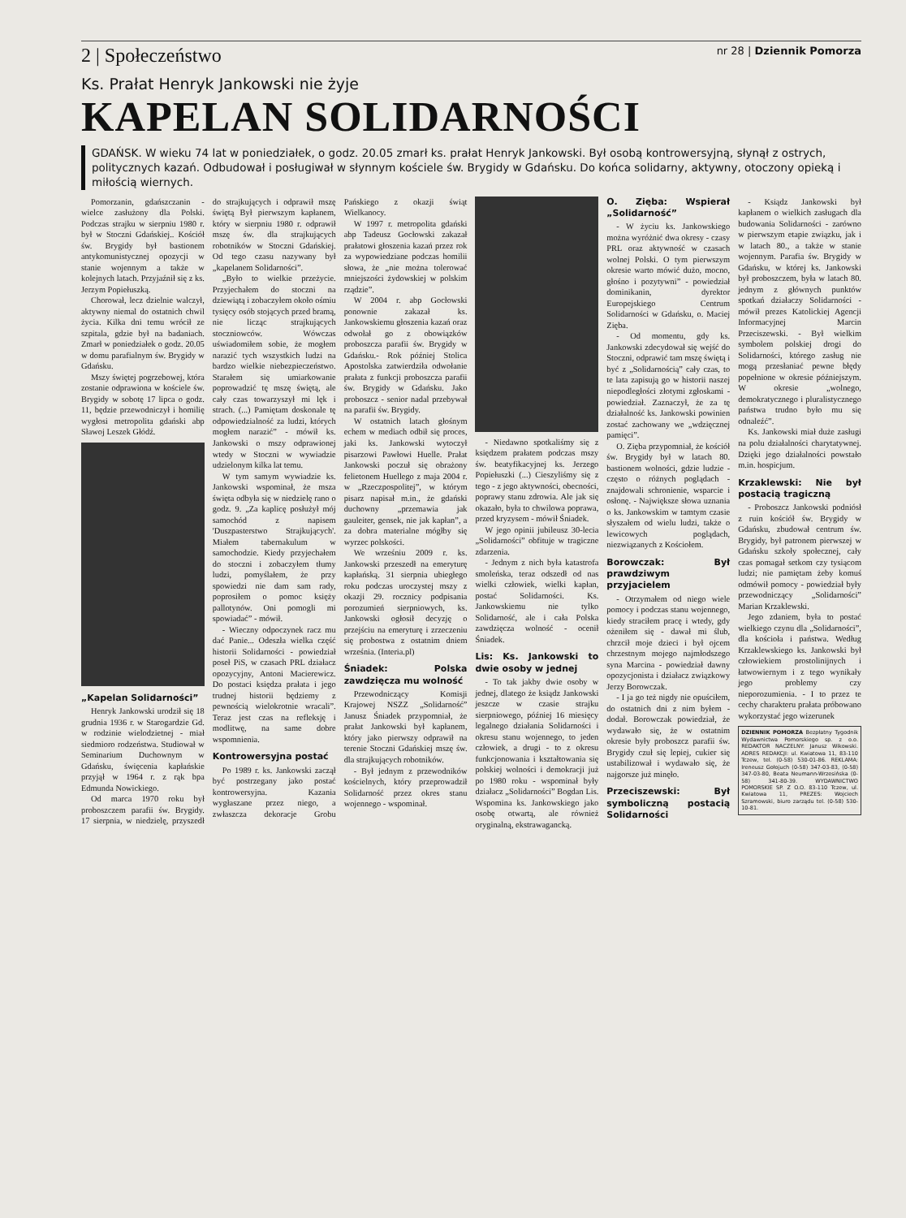2 | Społeczeństwo nr 28 | Dziennik Pomorza
Ks. Prałat Henryk Jankowski nie żyje
KAPELAN SOLIDARNOŚCI
GDAŃSK. W wieku 74 lat w poniedziałek, o godz. 20.05 zmarł ks. prałat Henryk Jankowski. Był osobą kontrowersyjną, słynął z ostrych, politycznych kazań. Odbudował i posługiwał w słynnym kościele św. Brygidy w Gdańsku. Do końca solidarny, aktywny, otoczony opieką i miłością wiernych.
Pomorzanin, gdańszczanin - wielce zasłużony dla Polski. Podczas strajku w sierpniu 1980 r. był w Stoczni Gdańskiej.. Kościół św. Brygidy był bastionem antykomunistycznej opozycji w stanie wojennym a także w kolejnych latach. Przyjaźnił się z ks. Jerzym Popiełuszką.
Chorował, lecz dzielnie walczył, aktywny niemal do ostatnich chwil życia. Kilka dni temu wrócił ze szpitala, gdzie był na badaniach. Zmarł w poniedziałek o godz. 20.05 w domu parafialnym św. Brygidy w Gdańsku.
Mszy świętej pogrzebowej, która zostanie odprawiona w kościele św. Brygidy w sobotę 17 lipca o godz. 11, będzie przewodniczył i homilię wygłosi metropolita gdański abp Sławoj Leszek Głódź.
„Kapelan Solidarności”
Henryk Jankowski urodził się 18 grudnia 1936 r. w Starogardzie Gd. w rodzinie wielodzietnej - miał siedmioro rodzeństwa. Studiował w Seminarium Duchownym w Gdańsku, święcenia kapłańskie przyjął w 1964 r. z rąk bpa Edmunda Nowickiego.
Od marca 1970 roku był proboszczem parafii św. Brygidy. 17 sierpnia, w niedzielę, przyszedł do strajkujących i odprawił mszę świętą Był pierwszym kapłanem, który w sierpniu 1980 r. odprawił mszę św. dla strajkujących robotników w Stoczni Gdańskiej. Od tego czasu nazywany był „kapelanem Solidarności”.
„Było to wielkie przeżycie. Przyjechałem do stoczni na dziewiątą i zobaczyłem około ośmiu tysięcy osób stojących przed bramą, nie licząc strajkujących stoczniowców. Wówczas uświadomiłem sobie, że mogłem narazić tych wszystkich ludzi na bardzo wielkie niebezpieczeństwo. Starałem się umiarkowanie poprowadzić tę mszę świętą, ale cały czas towarzyszył mi lęk i strach. (...) Pamiętam doskonale tę odpowiedzialność za ludzi, których mogłem narazić” - mówił ks. Jankowski o mszy odprawionej wtedy w Stoczni w wywiadzie udzielonym kilka lat temu.
W tym samym wywiadzie ks. Jankowski wspominał, że msza święta odbyła się w niedzielę rano o godz. 9. „Za kaplicę posłużył mój samochód z napisem 'Duszpasterstwo Strajkujących'. Miałem tabernakulum w samochodzie. Kiedy przyjechałem do stoczni i zobaczyłem tłumy ludzi, pomyślałem, że przy spowiedzi nie dam sam rady, poprosiłem o pomoc księży pallotynów. Oni pomogli mi spowiadać” - mówił.
- Wieczny odpoczynek racz mu dać Panie... Odeszła wielka część historii Solidarności - powiedział poseł PiS, w czasach PRL działacz opozycyjny, Antoni Macierewicz. Do postaci księdza prałata i jego trudnej historii będziemy z pewnością wielokrotnie wracali”. Teraz jest czas na refleksję i modlitwę, na same dobre wspomnienia.
Kontrowersyjna postać
Po 1989 r. ks. Jankowski zaczął być postrzegany jako postać kontrowersyjna. Kazania wygłaszane przez niego, a zwłaszcza dekoracje Grobu Pańskiego z okazji świąt Wielkanocy.
W 1997 r. metropolita gdański abp Tadeusz Gocłowski zakazał prałatowi głoszenia kazań przez rok za wypowiedziane podczas homilii słowa, że „nie można tolerować mniejszości żydowskiej w polskim rządzie”.
W 2004 r. abp Gocłowski ponownie zakazał ks. Jankowskiemu głoszenia kazań oraz odwołał go z obowiązków proboszcza parafii św. Brygidy w Gdańsku.- Rok później Stolica Apostolska zatwierdziła odwołanie prałata z funkcji proboszcza parafii św. Brygidy w Gdańsku. Jako proboszcz - senior nadal przebywał na parafii św. Brygidy.
W ostatnich latach głośnym echem w mediach odbił się proces, jaki ks. Jankowski wytoczył pisarzowi Pawłowi Huelle. Prałat Jankowski poczuł się obrażony felietonem Huellego z maja 2004 r. w „Rzeczpospolitej”, w którym pisarz napisał m.in., że gdański duchowny „przemawia jak gauleiter, gensek, nie jak kapłan”, a za dobra materialne mógłby się wyrzec polskości.
We wrześniu 2009 r. ks. Jankowski przeszedł na emeryturę kapłańską. 31 sierpnia ubiegłego roku podczas uroczystej mszy z okazji 29. rocznicy podpisania porozumień sierpniowych, ks. Jankowski ogłosił decyzję o przejściu na emeryturę i zrzeczeniu się probostwa z ostatnim dniem września. (Interia.pl)
Śniadek: Polska zawdzięcza mu wolność
Przewodniczący Komisji Krajowej NSZZ „Solidarność” Janusz Śniadek przypomniał, że prałat Jankowski był kapłanem, który jako pierwszy odprawił na terenie Stoczni Gdańskiej mszę św. dla strajkujących robotników.
- Był jednym z przewodników kościelnych, który przeprowadził Solidarność przez okres stanu wojennego - wspominał.
- Niedawno spotkaliśmy się z księdzem prałatem podczas mszy św. beatyfikacyjnej ks. Jerzego Popiełuszki (...) Cieszyliśmy się z tego - z jego aktywności, obecności, poprawy stanu zdrowia. Ale jak się okazało, była to chwilowa poprawa, przed kryzysem - mówił Śniadek.
W jego opinii jubileusz 30-lecia „Solidarności” obfituje w tragiczne zdarzenia.
- Jednym z nich była katastrofa smoleńska, teraz odszedł od nas wielki człowiek, wielki kapłan, postać Solidarności. Ks. Jankowskiemu nie tylko Solidarność, ale i cała Polska zawdzięcza wolność - ocenił Śniadek.
Lis: Ks. Jankowski to dwie osoby w jednej
- To tak jakby dwie osoby w jednej, dlatego że ksiądz Jankowski jeszcze w czasie strajku sierpniowego, później 16 miesięcy legalnego działania Solidarności i okresu stanu wojennego, to jeden człowiek, a drugi - to z okresu funkcjonowania i kształtowania się polskiej wolności i demokracji już po 1980 roku - wspominał były działacz „Solidarności” Bogdan Lis. Wspomina ks. Jankowskiego jako osobę otwartą, ale również oryginalną, ekstrawagancką.
O. Zięba: Wspierał „Solidarność”
- W życiu ks. Jankowskiego można wyróżnić dwa okresy - czasy PRL oraz aktywność w czasach wolnej Polski. O tym pierwszym okresie warto mówić dużo, mocno, głośno i pozytywni” - powiedział dominikanin, dyrektor Europejskiego Centrum Solidarności w Gdańsku, o. Maciej Zięba.
- Od momentu, gdy ks. Jankowski zdecydował się wejść do Stoczni, odprawić tam mszę świętą i być z „Solidarnością” cały czas, to te lata zapisują go w historii naszej niepodległości złotymi zgłoskami - powiedział. Zaznaczył, że za tę działalność ks. Jankowski powinien zostać zachowany we „wdzięcznej pamięci”.
O. Zięba przypomniał, że kościół św. Brygidy był w latach 80. bastionem wolności, gdzie ludzie - często o różnych poglądach - znajdowali schronienie, wsparcie i osłonę. - Największe słowa uznania o ks. Jankowskim w tamtym czasie słyszałem od wielu ludzi, także o lewicowych poglądach, niezwiązanych z Kościołem.
Borowczak: Był prawdziwym przyjacielem
- Otrzymałem od niego wiele pomocy i podczas stanu wojennego, kiedy straciłem pracę i wtedy, gdy ożeniłem się - dawał mi ślub, chrzcił moje dzieci i był ojcem chrzestnym mojego najmłodszego syna Marcina - powiedział dawny opozycjonista i działacz związkowy Jerzy Borowczak.
- I ja go też nigdy nie opuściłem, do ostatnich dni z nim byłem - dodał. Borowczak powiedział, że wydawało się, że w ostatnim okresie były proboszcz parafii św. Brygidy czuł się lepiej, cukier się ustabilizował i wydawało się, że najgorsze już minęło.
Przeciszewski: Był symboliczną postacią Solidarności
- Ksiądz Jankowski był kapłanem o wielkich zasługach dla budowania Solidarności - zarówno w pierwszym etapie związku, jak i w latach 80., a także w stanie wojennym. Parafia św. Brygidy w Gdańsku, w której ks. Jankowski był proboszczem, była w latach 80. jednym z głównych punktów spotkań działaczy Solidarności - mówił prezes Katolickiej Agencji Informacyjnej Marcin Przeciszewski. - Był wielkim symbolem polskiej drogi do Solidarności, którego zasług nie mogą przesłaniać pewne błędy popełnione w okresie późniejszym. W okresie „wolnego, demokratycznego i pluralistycznego państwa trudno było mu się odnaleźć”.
Ks. Jankowski miał duże zasługi na polu działalności charytatywnej. Dzięki jego działalności powstało m.in. hospicjum.
Krzaklewski: Nie był postacią tragiczną
- Proboszcz Jankowski podniósł z ruin kościół św. Brygidy w Gdańsku, zbudował centrum św. Brygidy, był patronem pierwszej w Gdańsku szkoły społecznej, cały czas pomagał setkom czy tysiącom ludzi; nie pamiętam żeby komuś odmówił pomocy - powiedział były przewodniczący „Solidarności” Marian Krzaklewski.
Jego zdaniem, była to postać wielkiego czynu dla „Solidarności”, dla kościoła i państwa. Według Krzaklewskiego ks. Jankowski był człowiekiem prostolinijnych i łatwowiernym i z tego wynikały jego problemy czy nieporozumienia. - I to przez te cechy charakteru prałata próbowano wykorzystać jego wizerunek
DZIENNIK POMORZA Bezpłatny Tygodnik Wydawnictwa Pomorskiego sp. z o.o. REDAKTOR NACZELNY: Janusz Wikowski. ADRES REDAKCJI: ul. Kwiatowa 11, 83-110 Tczew, tel. (0-58) 530-01-86. REKLAMA: Ireneusz Gołojuch (0-58) 347-03-83, (0-58) 347-03-80, Beata Neumann-Wrzesińska (0-58) 341-80-39. WYDAWNICTWO POMORSKIE SP. Z O.O. 83-110 Tczew, ul. Kwiatowa 11, PREZES: Wojciech Szramowski, biuro zarządu tel. (0-58) 530-10-81.